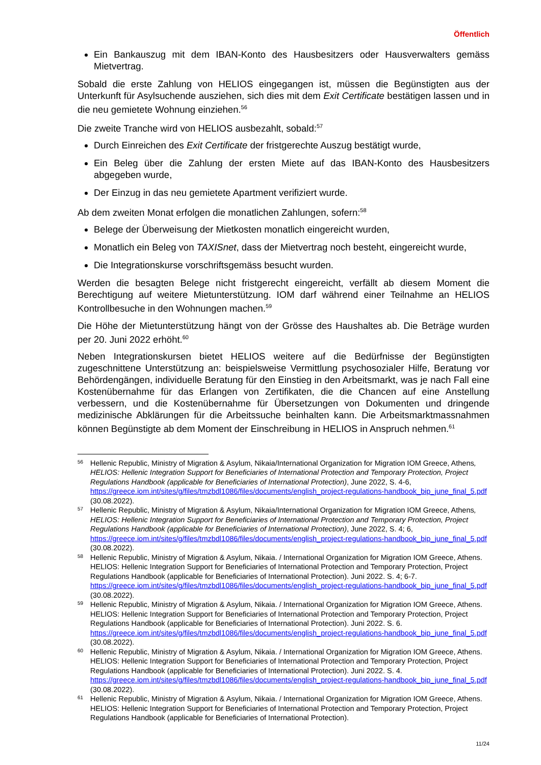Öffentlich
Ein Bankauszug mit dem IBAN-Konto des Hausbesitzers oder Hausverwalters gemäss Mietvertrag.
Sobald die erste Zahlung von HELIOS eingegangen ist, müssen die Begünstigten aus der Unterkunft für Asylsuchende ausziehen, sich dies mit dem Exit Certificate bestätigen lassen und in die neu gemietete Wohnung einziehen.<sup>56</sup>
Die zweite Tranche wird von HELIOS ausbezahlt, sobald:<sup>57</sup>
Durch Einreichen des Exit Certificate der fristgerechte Auszug bestätigt wurde,
Ein Beleg über die Zahlung der ersten Miete auf das IBAN-Konto des Hausbesitzers abgegeben wurde,
Der Einzug in das neu gemietete Apartment verifiziert wurde.
Ab dem zweiten Monat erfolgen die monatlichen Zahlungen, sofern:<sup>58</sup>
Belege der Überweisung der Mietkosten monatlich eingereicht wurden,
Monatlich ein Beleg von TAXISnet, dass der Mietvertrag noch besteht, eingereicht wurde,
Die Integrationskurse vorschriftsgemäss besucht wurden.
Werden die besagten Belege nicht fristgerecht eingereicht, verfällt ab diesem Moment die Berechtigung auf weitere Mietunterstützung. IOM darf während einer Teilnahme an HELIOS Kontrollbesuche in den Wohnungen machen.<sup>59</sup>
Die Höhe der Mietunterstützung hängt von der Grösse des Haushaltes ab. Die Beträge wurden per 20. Juni 2022 erhöht.<sup>60</sup>
Neben Integrationskursen bietet HELIOS weitere auf die Bedürfnisse der Begünstigten zugeschnittene Unterstützung an: beispielsweise Vermittlung psychosozialer Hilfe, Beratung vor Behördengängen, individuelle Beratung für den Einstieg in den Arbeitsmarkt, was je nach Fall eine Kostenübernahme für das Erlangen von Zertifikaten, die die Chancen auf eine Anstellung verbessern, und die Kostenübernahme für Übersetzungen von Dokumenten und dringende medizinische Abklärungen für die Arbeitssuche beinhalten kann. Die Arbeitsmarktmassnahmen können Begünstigte ab dem Moment der Einschreibung in HELIOS in Anspruch nehmen.<sup>61</sup>
56 Hellenic Republic, Ministry of Migration & Asylum, Nikaia/International Organization for Migration IOM Greece, Athens, HELIOS: Hellenic Integration Support for Beneficiaries of International Protection and Temporary Protection, Project Regulations Handbook (applicable for Beneficiaries of International Protection), June 2022, S. 4-6, https://greece.iom.int/sites/g/files/tmzbdl1086/files/documents/english_project-regulations-handbook_bip_june_final_5.pdf (30.08.2022).
57 Hellenic Republic, Ministry of Migration & Asylum, Nikaia/International Organization for Migration IOM Greece, Athens, HELIOS: Hellenic Integration Support for Beneficiaries of International Protection and Temporary Protection, Project Regulations Handbook (applicable for Beneficiaries of International Protection), June 2022, S. 4; 6, https://greece.iom.int/sites/g/files/tmzbdl1086/files/documents/english_project-regulations-handbook_bip_june_final_5.pdf (30.08.2022).
58 Hellenic Republic, Ministry of Migration & Asylum, Nikaia. / International Organization for Migration IOM Greece, Athens. HELIOS: Hellenic Integration Support for Beneficiaries of International Protection and Temporary Protection, Project Regulations Handbook (applicable for Beneficiaries of International Protection). Juni 2022. S. 4; 6-7. https://greece.iom.int/sites/g/files/tmzbdl1086/files/documents/english_project-regulations-handbook_bip_june_final_5.pdf (30.08.2022).
59 Hellenic Republic, Ministry of Migration & Asylum, Nikaia. / International Organization for Migration IOM Greece, Athens. HELIOS: Hellenic Integration Support for Beneficiaries of International Protection and Temporary Protection, Project Regulations Handbook (applicable for Beneficiaries of International Protection). Juni 2022. S. 6. https://greece.iom.int/sites/g/files/tmzbdl1086/files/documents/english_project-regulations-handbook_bip_june_final_5.pdf (30.08.2022).
60 Hellenic Republic, Ministry of Migration & Asylum, Nikaia. / International Organization for Migration IOM Greece, Athens. HELIOS: Hellenic Integration Support for Beneficiaries of International Protection and Temporary Protection, Project Regulations Handbook (applicable for Beneficiaries of International Protection). Juni 2022. S. 4. https://greece.iom.int/sites/g/files/tmzbdl1086/files/documents/english_project-regulations-handbook_bip_june_final_5.pdf (30.08.2022).
61 Hellenic Republic, Ministry of Migration & Asylum, Nikaia. / International Organization for Migration IOM Greece, Athens. HELIOS: Hellenic Integration Support for Beneficiaries of International Protection and Temporary Protection, Project Regulations Handbook (applicable for Beneficiaries of International Protection).
11/24